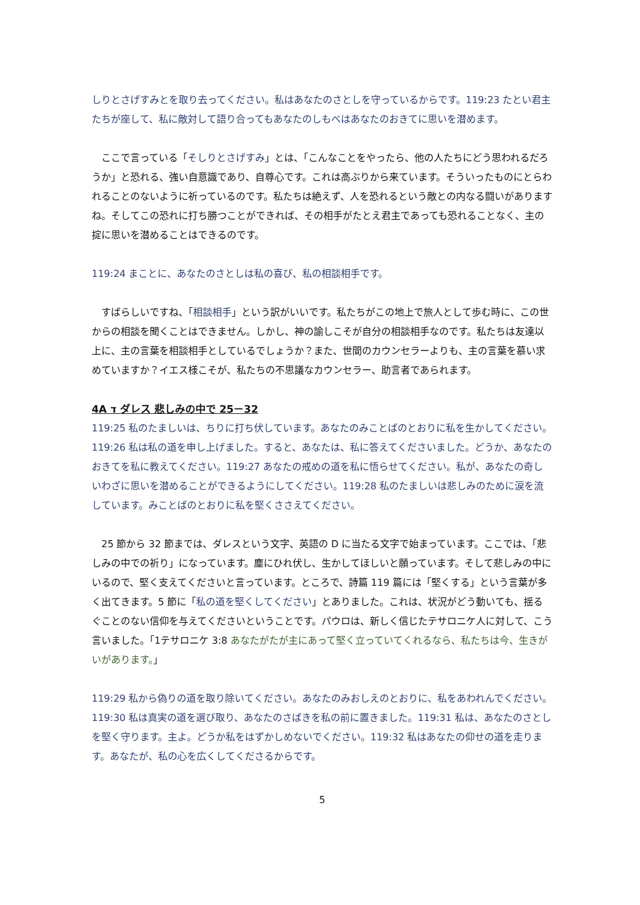しりとさげすみとを取り去ってください。私はあなたのさとしを守っているからです。119:23 たとい君主たちが座して、私に敵対して語り合ってもあなたのしもべはあなたのおきてに思いを潜めます。
　ここで言っている「そしりとさげすみ」とは、「こんなことをやったら、他の人たちにどう思われるだろうか」と恐れる、強い自意識であり、自尊心です。これは高ぶりから来ています。そういったものにとらわれることのないように祈っているのです。私たちは絶えず、人を恐れるという敵との内なる闘いがありますね。そしてこの恐れに打ち勝つことができれば、その相手がたとえ君主であっても恐れることなく、主の掟に思いを潜めることはできるのです。
119:24 まことに、あなたのさとしは私の喜び、私の相談相手です。
　すばらしいですね、「相談相手」という訳がいいです。私たちがこの地上で旅人として歩む時に、この世からの相談を聞くことはできません。しかし、神の諭しこそが自分の相談相手なのです。私たちは友達以上に、主の言葉を相談相手としているでしょうか？また、世間のカウンセラーよりも、主の言葉を慕い求めていますか？イエス様こそが、私たちの不思議なカウンセラー、助言者であられます。
4A ד ダレス 悲しみの中で 25－32
119:25 私のたましいは、ちりに打ち伏しています。あなたのみことばのとおりに私を生かしてください。119:26 私は私の道を申し上げました。すると、あなたは、私に答えてくださいました。どうか、あなたのおきてを私に教えてください。119:27 あなたの戒めの道を私に悟らせてください。私が、あなたの奇しいわざに思いを潜めることができるようにしてください。119:28 私のたましいは悲しみのために涙を流しています。みことばのとおりに私を堅くささえてください。
　25 節から 32 節までは、ダレスという文字、英語の D に当たる文字で始まっています。ここでは、「悲しみの中での祈り」になっています。塵にひれ伏し、生かしてほしいと願っています。そして悲しみの中にいるので、堅く支えてくださいと言っています。ところで、詩篇 119 篇には「堅くする」という言葉が多く出てきます。5 節に「私の道を堅くしてください」とありました。これは、状況がどう動いても、揺るぐことのない信仰を与えてくださいということです。パウロは、新しく信じたテサロニケ人に対して、こう言いました。「1テサロニケ 3:8 あなたがたが主にあって堅く立っていてくれるなら、私たちは今、生きがいがあります。」
119:29 私から偽りの道を取り除いてください。あなたのみおしえのとおりに、私をあわれんでください。119:30 私は真実の道を選び取り、あなたのさばきを私の前に置きました。119:31 私は、あなたのさとしを堅く守ります。主よ。どうか私をはずかしめないでください。119:32 私はあなたの仰せの道を走ります。あなたが、私の心を広くしてくださるからです。
5